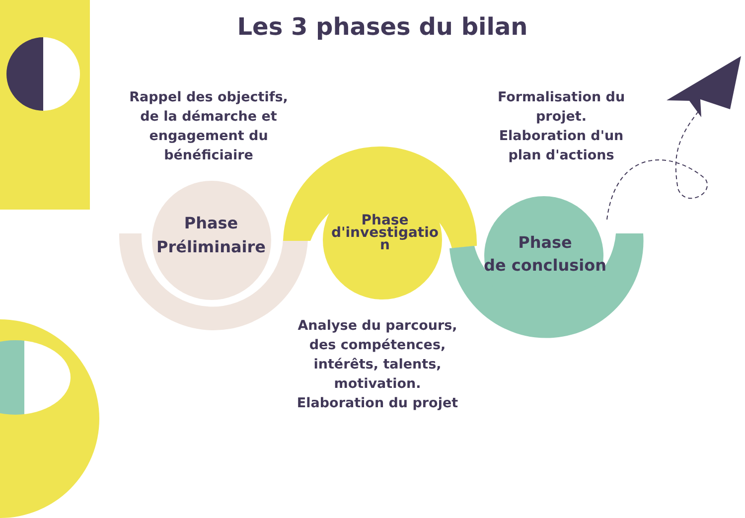Les 3 phases du bilan
Rappel des objectifs,
de la démarche et
engagement du
bénéficiaire
Formalisation du
projet.
Elaboration d'un
plan d'actions
Phase
Préliminaire
Phase
d'investigatio
n
Phase
de conclusion
Analyse du parcours,
des compétences,
intérêts, talents,
motivation.
Elaboration du projet